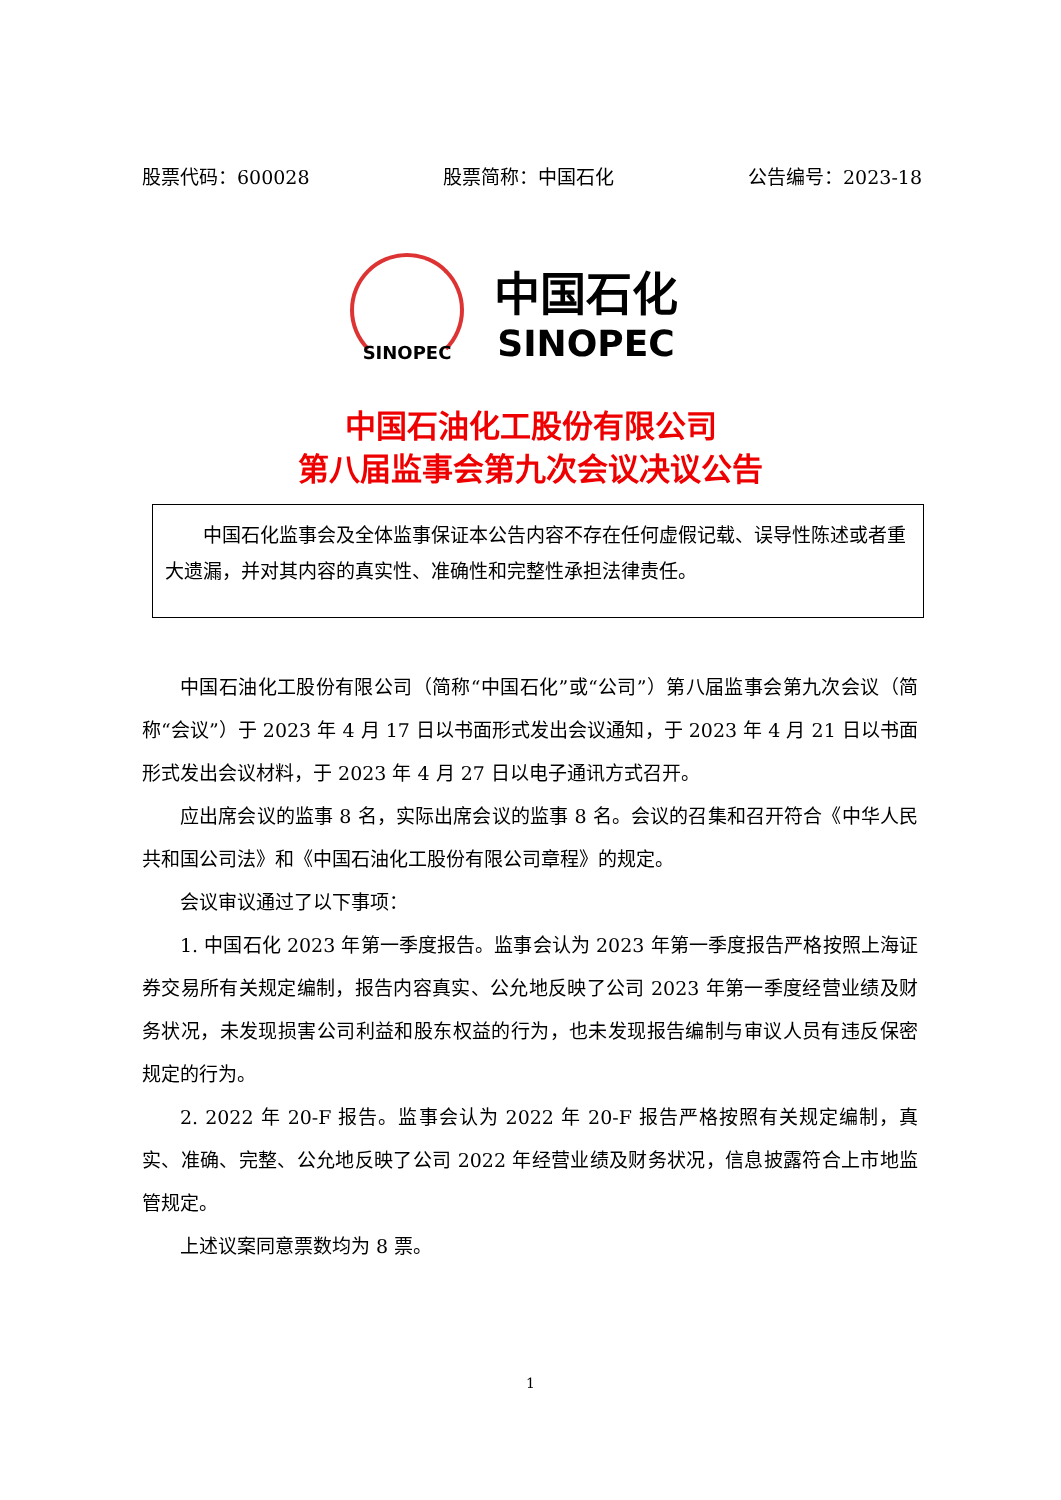股票代码：600028 股票简称：中国石化 公告编号：2023-18
SINOPEC
中国石化
SINOPEC
中国石油化工股份有限公司
第八届监事会第九次会议决议公告
  中国石化监事会及全体监事保证本公告内容不存在任何虚假记载、误导性陈述或者重大遗漏，并对其内容的真实性、准确性和完整性承担法律责任。
中国石油化工股份有限公司（简称“中国石化”或“公司”）第八届监事会第九次会议（简称“会议”）于 2023 年 4 月 17 日以书面形式发出会议通知，于 2023 年 4 月 21 日以书面形式发出会议材料，于 2023 年 4 月 27 日以电子通讯方式召开。
应出席会议的监事 8 名，实际出席会议的监事 8 名。会议的召集和召开符合《中华人民共和国公司法》和《中国石油化工股份有限公司章程》的规定。
会议审议通过了以下事项：
1. 中国石化 2023 年第一季度报告。监事会认为 2023 年第一季度报告严格按照上海证券交易所有关规定编制，报告内容真实、公允地反映了公司 2023 年第一季度经营业绩及财务状况，未发现损害公司利益和股东权益的行为，也未发现报告编制与审议人员有违反保密规定的行为。
2. 2022 年 20-F 报告。监事会认为 2022 年 20-F 报告严格按照有关规定编制，真实、准确、完整、公允地反映了公司 2022 年经营业绩及财务状况，信息披露符合上市地监管规定。
上述议案同意票数均为 8 票。
1